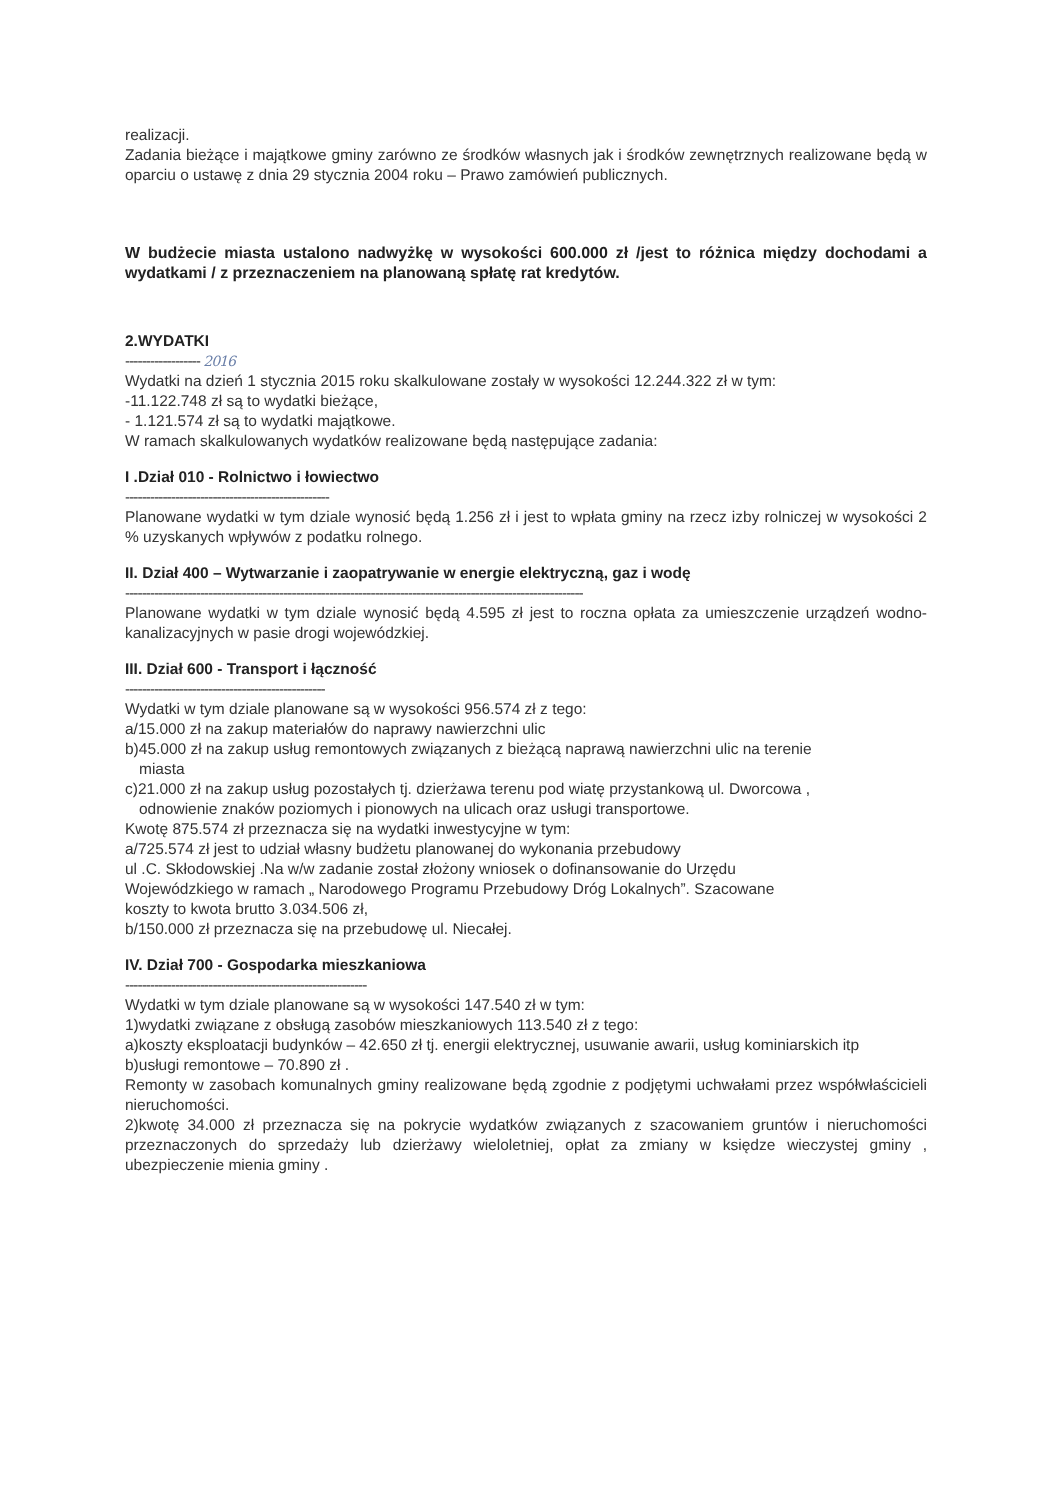realizacji.
Zadania bieżące i majątkowe gminy zarówno ze środków własnych jak i środków zewnętrznych realizowane będą w oparciu o ustawę z dnia 29 stycznia 2004 roku – Prawo zamówień publicznych.
W budżecie miasta ustalono nadwyżkę w wysokości 600.000 zł /jest to różnica między dochodami a wydatkami / z przeznaczeniem na planowaną spłatę rat kredytów.
2.WYDATKI
------------------ 2016
Wydatki na dzień 1 stycznia 2015 roku skalkulowane zostały w wysokości 12.244.322 zł w tym:
-11.122.748 zł są to wydatki bieżące,
- 1.121.574 zł są to wydatki majątkowe.
W ramach skalkulowanych wydatków realizowane będą następujące zadania:
I .Dział 010 - Rolnictwo i łowiectwo
-------------------------------------------------
Planowane wydatki w tym dziale wynosić będą 1.256 zł i jest to wpłata gminy na rzecz izby rolniczej w wysokości 2 % uzyskanych wpływów z podatku rolnego.
II. Dział 400 – Wytwarzanie i zaopatrywanie w energie elektryczną, gaz i wodę
--------------------------------------------------------------------------------------------------------------
Planowane wydatki w tym dziale wynosić będą 4.595 zł jest to roczna opłata za umieszczenie urządzeń wodno-kanalizacyjnych w pasie drogi wojewódzkiej.
III. Dział 600 - Transport i łączność
------------------------------------------------
Wydatki w tym dziale planowane są w wysokości 956.574 zł z tego:
a/15.000 zł na zakup materiałów do naprawy nawierzchni ulic
b)45.000 zł na zakup usług remontowych związanych z bieżącą naprawą nawierzchni ulic na terenie
miasta
c)21.000 zł na zakup usług pozostałych tj. dzierżawa terenu pod wiatę przystankową ul. Dworcowa ,
odnowienie znaków poziomych i pionowych na ulicach oraz usługi transportowe.
Kwotę 875.574 zł przeznacza się na wydatki inwestycyjne w tym:
a/725.574 zł jest to udział własny budżetu planowanej do wykonania przebudowy
ul .C. Skłodowskiej .Na w/w zadanie został złożony wniosek o dofinansowanie do Urzędu
Wojewódzkiego w ramach „ Narodowego Programu Przebudowy Dróg Lokalnych”. Szacowane
koszty to kwota brutto 3.034.506 zł,
b/150.000 zł przeznacza się na przebudowę ul. Niecałej.
IV. Dział 700 - Gospodarka mieszkaniowa
----------------------------------------------------------
Wydatki w tym dziale planowane są w wysokości 147.540 zł w tym:
1)wydatki związane z obsługą zasobów mieszkaniowych 113.540 zł z tego:
a)koszty eksploatacji budynków – 42.650 zł tj. energii elektrycznej, usuwanie awarii, usług kominiarskich itp
b)usługi remontowe – 70.890 zł .
Remonty w zasobach komunalnych gminy realizowane będą zgodnie z podjętymi uchwałami przez współwłaścicieli nieruchomości.
2)kwotę 34.000 zł przeznacza się na pokrycie wydatków związanych z szacowaniem gruntów i nieruchomości przeznaczonych do sprzedaży lub dzierżawy wieloletniej, opłat za zmiany w księdze wieczystej gminy , ubezpieczenie mienia gminy .